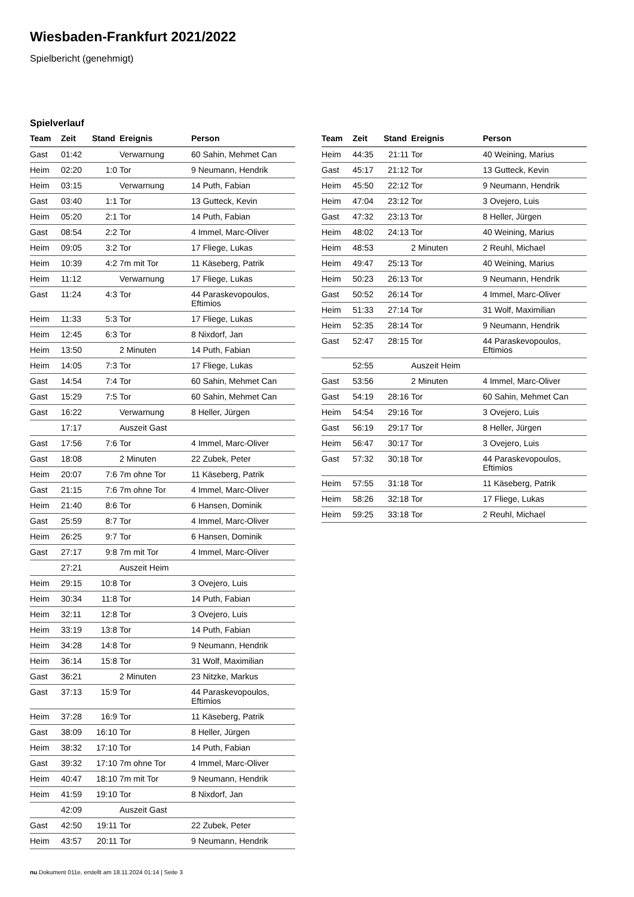Wiesbaden-Frankfurt 2021/2022
Spielbericht (genehmigt)
Spielverlauf
| Team | Zeit | Stand | Ereignis | Person |
| --- | --- | --- | --- | --- |
| Gast | 01:42 | | Verwarnung | 60 Sahin, Mehmet Can |
| Heim | 02:20 | 1:0 | Tor | 9 Neumann, Hendrik |
| Heim | 03:15 | | Verwarnung | 14 Puth, Fabian |
| Gast | 03:40 | 1:1 | Tor | 13 Gutteck, Kevin |
| Heim | 05:20 | 2:1 | Tor | 14 Puth, Fabian |
| Gast | 08:54 | 2:2 | Tor | 4 Immel, Marc-Oliver |
| Heim | 09:05 | 3:2 | Tor | 17 Fliege, Lukas |
| Heim | 10:39 | 4:2 | 7m mit Tor | 11 Käseberg, Patrik |
| Heim | 11:12 | | Verwarnung | 17 Fliege, Lukas |
| Gast | 11:24 | 4:3 | Tor | 44 Paraskevopoulos, Eftimios |
| Heim | 11:33 | 5:3 | Tor | 17 Fliege, Lukas |
| Heim | 12:45 | 6:3 | Tor | 8 Nixdorf, Jan |
| Heim | 13:50 | | 2 Minuten | 14 Puth, Fabian |
| Heim | 14:05 | 7:3 | Tor | 17 Fliege, Lukas |
| Gast | 14:54 | 7:4 | Tor | 60 Sahin, Mehmet Can |
| Gast | 15:29 | 7:5 | Tor | 60 Sahin, Mehmet Can |
| Gast | 16:22 | | Verwarnung | 8 Heller, Jürgen |
| | 17:17 | | Auszeit Gast | |
| Gast | 17:56 | 7:6 | Tor | 4 Immel, Marc-Oliver |
| Gast | 18:08 | | 2 Minuten | 22 Zubek, Peter |
| Heim | 20:07 | 7:6 | 7m ohne Tor | 11 Käseberg, Patrik |
| Gast | 21:15 | 7:6 | 7m ohne Tor | 4 Immel, Marc-Oliver |
| Heim | 21:40 | 8:6 | Tor | 6 Hansen, Dominik |
| Gast | 25:59 | 8:7 | Tor | 4 Immel, Marc-Oliver |
| Heim | 26:25 | 9:7 | Tor | 6 Hansen, Dominik |
| Gast | 27:17 | 9:8 | 7m mit Tor | 4 Immel, Marc-Oliver |
| | 27:21 | | Auszeit Heim | |
| Heim | 29:15 | 10:8 | Tor | 3 Ovejero, Luis |
| Heim | 30:34 | 11:8 | Tor | 14 Puth, Fabian |
| Heim | 32:11 | 12:8 | Tor | 3 Ovejero, Luis |
| Heim | 33:19 | 13:8 | Tor | 14 Puth, Fabian |
| Heim | 34:28 | 14:8 | Tor | 9 Neumann, Hendrik |
| Heim | 36:14 | 15:8 | Tor | 31 Wolf, Maximilian |
| Gast | 36:21 | | 2 Minuten | 23 Nitzke, Markus |
| Gast | 37:13 | 15:9 | Tor | 44 Paraskevopoulos, Eftimios |
| Heim | 37:28 | 16:9 | Tor | 11 Käseberg, Patrik |
| Gast | 38:09 | 16:10 | Tor | 8 Heller, Jürgen |
| Heim | 38:32 | 17:10 | Tor | 14 Puth, Fabian |
| Gast | 39:32 | 17:10 | 7m ohne Tor | 4 Immel, Marc-Oliver |
| Heim | 40:47 | 18:10 | 7m mit Tor | 9 Neumann, Hendrik |
| Heim | 41:59 | 19:10 | Tor | 8 Nixdorf, Jan |
| | 42:09 | | Auszeit Gast | |
| Gast | 42:50 | 19:11 | Tor | 22 Zubek, Peter |
| Heim | 43:57 | 20:11 | Tor | 9 Neumann, Hendrik |
| Team | Zeit | Stand | Ereignis | Person |
| --- | --- | --- | --- | --- |
| Heim | 44:35 | 21:11 | Tor | 40 Weining, Marius |
| Gast | 45:17 | 21:12 | Tor | 13 Gutteck, Kevin |
| Heim | 45:50 | 22:12 | Tor | 9 Neumann, Hendrik |
| Heim | 47:04 | 23:12 | Tor | 3 Ovejero, Luis |
| Gast | 47:32 | 23:13 | Tor | 8 Heller, Jürgen |
| Heim | 48:02 | 24:13 | Tor | 40 Weining, Marius |
| Heim | 48:53 | | 2 Minuten | 2 Reuhl, Michael |
| Heim | 49:47 | 25:13 | Tor | 40 Weining, Marius |
| Heim | 50:23 | 26:13 | Tor | 9 Neumann, Hendrik |
| Gast | 50:52 | 26:14 | Tor | 4 Immel, Marc-Oliver |
| Heim | 51:33 | 27:14 | Tor | 31 Wolf, Maximilian |
| Heim | 52:35 | 28:14 | Tor | 9 Neumann, Hendrik |
| Gast | 52:47 | 28:15 | Tor | 44 Paraskevopoulos, Eftimios |
| | 52:55 | | Auszeit Heim | |
| Gast | 53:56 | | 2 Minuten | 4 Immel, Marc-Oliver |
| Gast | 54:19 | 28:16 | Tor | 60 Sahin, Mehmet Can |
| Heim | 54:54 | 29:16 | Tor | 3 Ovejero, Luis |
| Gast | 56:19 | 29:17 | Tor | 8 Heller, Jürgen |
| Heim | 56:47 | 30:17 | Tor | 3 Ovejero, Luis |
| Gast | 57:32 | 30:18 | Tor | 44 Paraskevopoulos, Eftimios |
| Heim | 57:55 | 31:18 | Tor | 11 Käseberg, Patrik |
| Heim | 58:26 | 32:18 | Tor | 17 Fliege, Lukas |
| Heim | 59:25 | 33:18 | Tor | 2 Reuhl, Michael |
nu.Dokument 011e, erstellt am 18.11.2024 01:14 | Seite 3